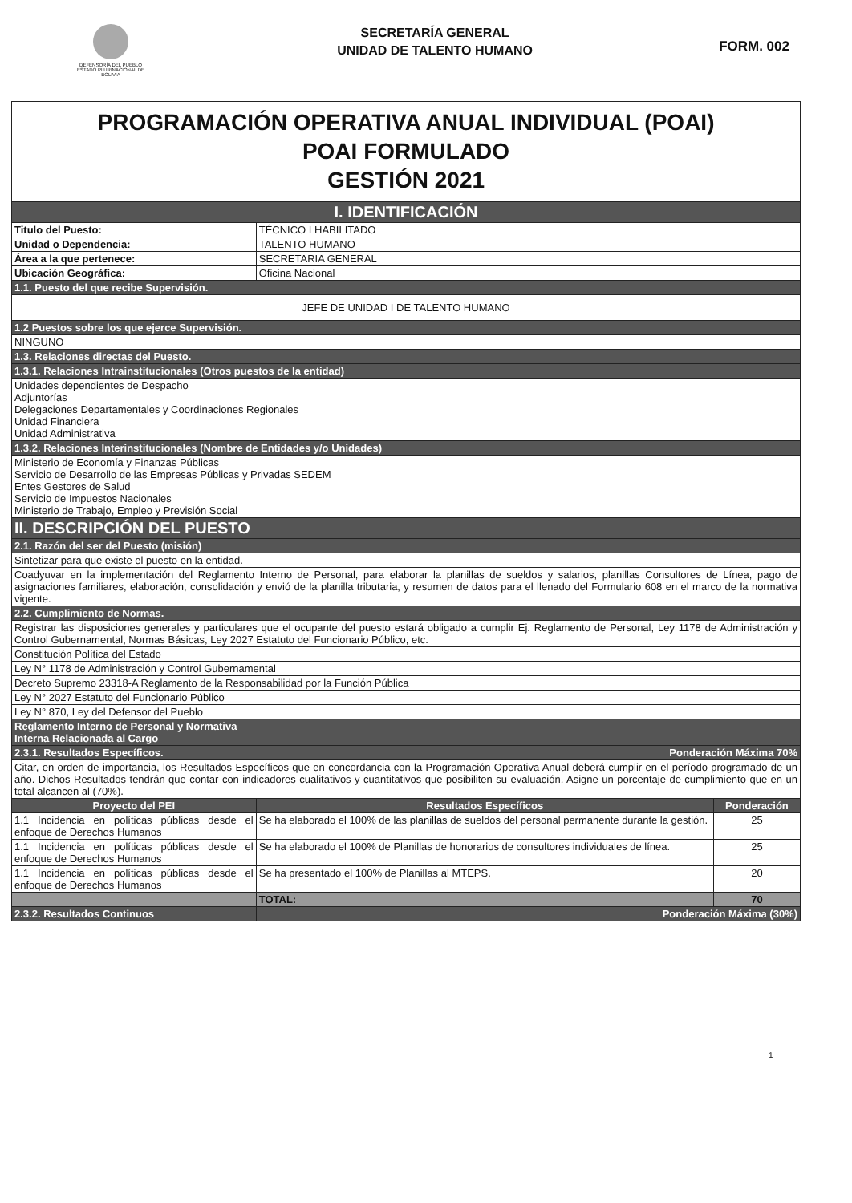DEFENSORÍA DEL PUEBLO
ESTADO PLURINACIONAL DE BOLIVIA
SECRETARÍA GENERAL
UNIDAD DE TALENTO HUMANO
FORM. 002
| PROGRAMACIÓN OPERATIVA ANUAL INDIVIDUAL (POAI) POAI FORMULADO GESTIÓN 2021 | | |
| I. IDENTIFICACIÓN | | |
| Titulo del Puesto: | TÉCNICO I HABILITADO | |
| Unidad o Dependencia: | TALENTO HUMANO | |
| Área a la que pertenece: | SECRETARIA GENERAL | |
| Ubicación Geográfica: | Oficina Nacional | |
| 1.1. Puesto del que recibe Supervisión. | | |
| JEFE DE UNIDAD I DE TALENTO HUMANO | | |
| 1.2 Puestos sobre los que ejerce Supervisión. | | |
| NINGUNO | | |
| 1.3. Relaciones directas del Puesto. | | |
| 1.3.1. Relaciones Intrainstitucionales (Otros puestos de la entidad) | | |
| Unidades dependientes de Despacho Adjuntorías Delegaciones Departamentales y Coordinaciones Regionales Unidad Financiera Unidad Administrativa | | |
| 1.3.2. Relaciones Interinstitucionales (Nombre de Entidades y/o Unidades) | | |
| Ministerio de Economía y Finanzas Públicas Servicio de Desarrollo de las Empresas Públicas y Privadas SEDEM Entes Gestores de Salud Servicio de Impuestos Nacionales Ministerio de Trabajo, Empleo y Previsión Social | | |
| II. DESCRIPCIÓN DEL PUESTO | | |
| 2.1. Razón del ser del Puesto (misión) | | |
| Sintetizar para que existe el puesto en la entidad. | | |
| Coadyuvar en la implementación del Reglamento Interno de Personal, para elaborar la planillas de sueldos y salarios, planillas Consultores de Línea, pago de asignaciones familiares, elaboración, consolidación y envió de la planilla tributaria, y resumen de datos para el llenado del Formulario 608 en el marco de la normativa vigente. | | |
| 2.2. Cumplimiento de Normas. | | |
| Registrar las disposiciones generales y particulares que el ocupante del puesto estará obligado a cumplir Ej. Reglamento de Personal, Ley 1178 de Administración y Control Gubernamental, Normas Básicas, Ley 2027 Estatuto del Funcionario Público, etc. | | |
| Constitución Política del Estado | | |
| Ley N° 1178 de Administración y Control Gubernamental | | |
| Decreto Supremo 23318-A Reglamento de la Responsabilidad por la Función Pública | | |
| Ley N° 2027 Estatuto del Funcionario Público | | |
| Ley N° 870, Ley del Defensor del Pueblo | | |
| Reglamento Interno de Personal y Normativa Interna Relacionada al Cargo | | |
| 2.3.1. Resultados Específicos. Ponderación Máxima 70% | | |
| Citar, en orden de importancia, los Resultados Específicos que en concordancia con la Programación Operativa Anual deberá cumplir en el período programado de un año. Dichos Resultados tendrán que contar con indicadores cualitativos y cuantitativos que posibiliten su evaluación. Asigne un porcentaje de cumplimiento que en un total alcancen al (70%). | | |
| Proyecto del PEI | Resultados Específicos | Ponderación |
| 1.1 Incidencia en políticas públicas desde el enfoque de Derechos Humanos | Se ha elaborado el 100% de las planillas de sueldos del personal permanente durante la gestión. | 25 |
| 1.1 Incidencia en políticas públicas desde el enfoque de Derechos Humanos | Se ha elaborado el 100% de Planillas de honorarios de consultores individuales de línea. | 25 |
| 1.1 Incidencia en políticas públicas desde el enfoque de Derechos Humanos | Se ha presentado el 100% de Planillas al MTEPS. | 20 |
| | TOTAL: | 70 |
| 2.3.2. Resultados Continuos | Ponderación Máxima (30%) | |
1